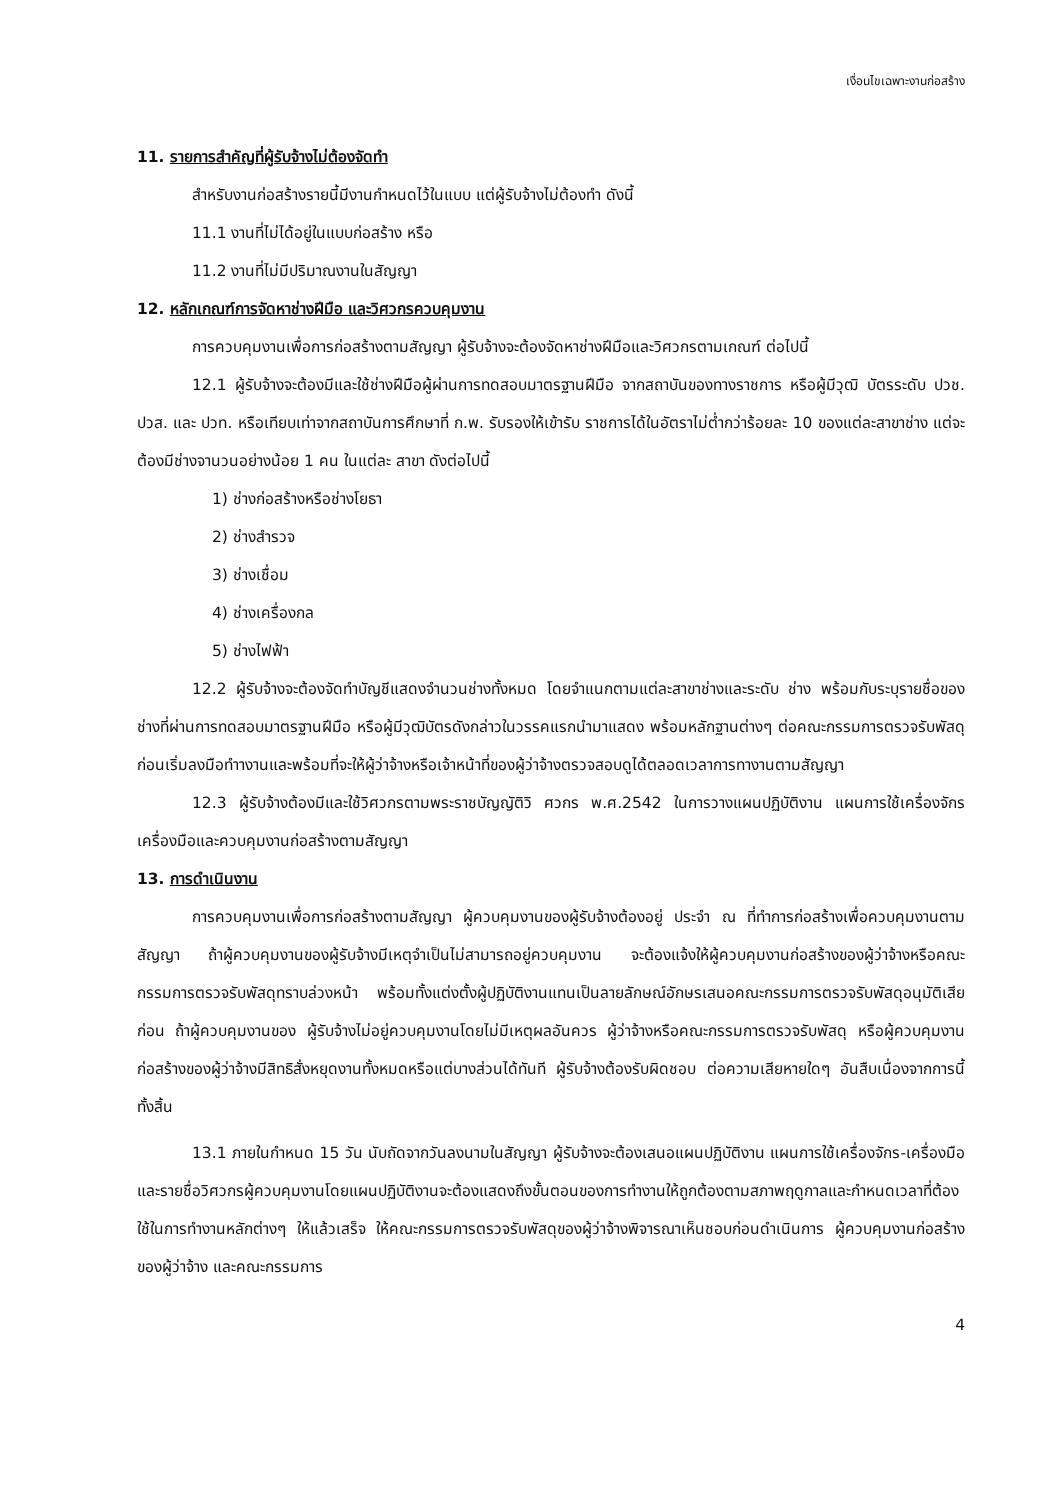เงื่อนไขเฉพาะงานก่อสร้าง
11. รายการสำคัญที่ผู้รับจ้างไม่ต้องจัดทำ
สำหรับงานก่อสร้างรายนี้มีงานกำหนดไว้ในแบบ แต่ผู้รับจ้างไม่ต้องทำ ดังนี้
11.1 งานที่ไม่ได้อยู่ในแบบก่อสร้าง หรือ
11.2 งานที่ไม่มีปริมาณงานในสัญญา
12. หลักเกณฑ์การจัดหาช่างฝีมือ และวิศวกรควบคุมงาน
การควบคุมงานเพื่อการก่อสร้างตามสัญญา ผู้รับจ้างจะต้องจัดหาช่างฝีมือและวิศวกรตามเกณฑ์ ต่อไปนี้
12.1 ผู้รับจ้างจะต้องมีและใช้ช่างฝีมือผู้ผ่านการทดสอบมาตรฐานฝีมือ จากสถาบันของทางราชการ หรือผู้มีวุฒิ บัตรระดับ ปวช. ปวส. และ ปวท. หรือเทียบเท่าจากสถาบันการศึกษาที่ ก.พ. รับรองให้เข้ารับ ราชการได้ในอัตราไม่ต่ำกว่าร้อยละ 10 ของแต่ละสาขาช่าง แต่จะต้องมีช่างจานวนอย่างน้อย 1 คน ในแต่ละ สาขา ดังต่อไปนี้
1) ช่างก่อสร้างหรือช่างโยธา
2) ช่างสำรวจ
3) ช่างเชื่อม
4) ช่างเครื่องกล
5) ช่างไฟฟ้า
12.2 ผู้รับจ้างจะต้องจัดทำบัญชีแสดงจำนวนช่างทั้งหมด โดยจำแนกตามแต่ละสาขาช่างและระดับ ช่าง พร้อมกับระบุรายชื่อของช่างที่ผ่านการทดสอบมาตรฐานฝีมือ หรือผู้มีวุฒิบัตรดังกล่าวในวรรคแรกนำมาแสดง พร้อมหลักฐานต่างๆ ต่อคณะกรรมการตรวจรับพัสดุก่อนเริ่มลงมือทำางานและพร้อมที่จะให้ผู้ว่าจ้างหรือเจ้าหน้าที่ของผู้ว่าจ้างตรวจสอบดูได้ตลอดเวลาการทางานตามสัญญา
12.3 ผู้รับจ้างต้องมีและใช้วิศวกรตามพระราชบัญญัติวิ ศวกร พ.ศ.2542 ในการวางแผนปฏิบัติงาน แผนการใช้เครื่องจักรเครื่องมือและควบคุมงานก่อสร้างตามสัญญา
13. การดำเนินงาน
การควบคุมงานเพื่อการก่อสร้างตามสัญญา ผู้ควบคุมงานของผู้รับจ้างต้องอยู่ ประจำ ณ ที่ทำการก่อสร้างเพื่อควบคุมงานตามสัญญา ถ้าผู้ควบคุมงานของผู้รับจ้างมีเหตุจำเป็นไม่สามารถอยู่ควบคุมงาน จะต้องแจ้งให้ผู้ควบคุมงานก่อสร้างของผู้ว่าจ้างหรือคณะกรรมการตรวจรับพัสดุทราบล่วงหน้า พร้อมทั้งแต่งตั้งผู้ปฏิบัติงานแทนเป็นลายลักษณ์อักษรเสนอคณะกรรมการตรวจรับพัสดุอนุมัติเสียก่อน ถ้าผู้ควบคุมงานของ ผู้รับจ้างไม่อยู่ควบคุมงานโดยไม่มีเหตุผลอันควร ผู้ว่าจ้างหรือคณะกรรมการตรวจรับพัสดุ หรือผู้ควบคุมงานก่อสร้างของผู้ว่าจ้างมีสิทธิสั่งหยุดงานทั้งหมดหรือแต่บางส่วนได้ทันที ผู้รับจ้างต้องรับผิดชอบ ต่อความเสียหายใดๆ อันสืบเนื่องจากการนี้ทั้งสิ้น
13.1 ภายในกำหนด 15 วัน นับถัดจากวันลงนามในสัญญา ผู้รับจ้างจะต้องเสนอแผนปฏิบัติงาน แผนการใช้เครื่องจักร-เครื่องมือ และรายชื่อวิศวกรผู้ควบคุมงานโดยแผนปฏิบัติงานจะต้องแสดงถึงขั้นตอนของการทำงานให้ถูกต้องตามสภาพฤดูกาลและกำหนดเวลาที่ต้องใช้ในการทำงานหลักต่างๆ ให้แล้วเสร็จ ให้คณะกรรมการตรวจรับพัสดุของผู้ว่าจ้างพิจารณาเห็นชอบก่อนดำเนินการ ผู้ควบคุมงานก่อสร้างของผู้ว่าจ้าง และคณะกรรมการ
4